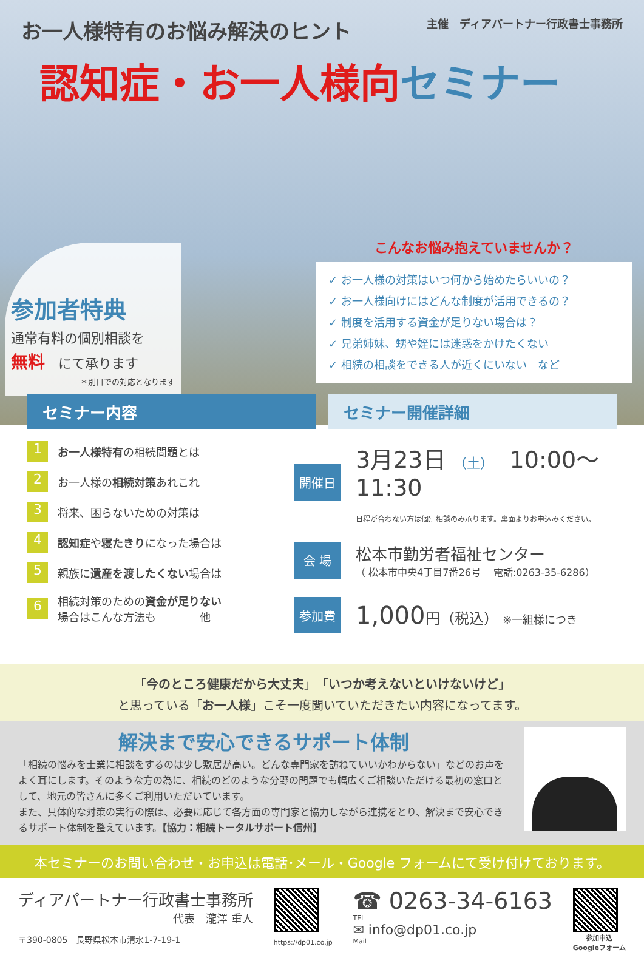お一人様特有のお悩み解決のヒント
主催　ディアパートナー行政書士事務所
認知症・お一人様向セミナー
参加者特典
通常有料の個別相談を
無料　にて承ります
＊別日での対応となります
こんなお悩み抱えていませんか？
✓ お一人様の対策はいつ何から始めたらいいの？
✓ お一人様向けにはどんな制度が活用できるの？
✓ 制度を活用する資金が足りない場合は？
✓ 兄弟姉妹、甥や姪には迷惑をかけたくない
✓ 相続の相談をできる人が近くにいない　など
セミナー内容 セミナー開催詳細
1 お一人様特有の相続問題とは
2 お一人様の相続対策あれこれ
3 将来、困らないための対策は
4 認知症や寝たきりになった場合は
5 親族に遺産を渡したくない場合は
6 相続対策のための資金が足りない
場合はこんな方法も　　　　他
開催日
3月23日 （土）　10:00～11:30
日程が合わない方は個別相談のみ承ります。裏面よりお申込みください。
会 場
松本市勤労者福祉センター
（ 松本市中央4丁目7番26号　 電話:0263-35-6286）
参加費
1,000円（税込） ※一組様につき
「今のところ健康だから大丈夫」「いつか考えないといけないけど」
と思っている「お一人様」こそ一度聞いていただきたい内容になってます。
解決まで安心できるサポート体制
「相続の悩みを士業に相談をするのは少し敷居が高い。どんな専門家を訪ねていいかわからない」などのお声をよく耳にします。そのような方の為に、相続のどのような分野の問題でも幅広くご相談いただける最初の窓口として、地元の皆さんに多くご利用いただいています。
また、具体的な対策の実行の際は、必要に応じて各方面の専門家と協力しながら連携をとり、解決まで安心できるサポート体制を整えています。【協力：相続トータルサポート信州】
本セミナーのお問い合わせ・お申込は電話･メール・Google フォームにて受け付けております。
ディアパートナー行政書士事務所
代表　瀧澤 重人
〒390-0805　長野県松本市清水1-7-19-1
https://dp01.co.jp
☎ 0263-34-6163
TEL
✉ info@dp01.co.jp
Mail
参加申込
Googleフォーム